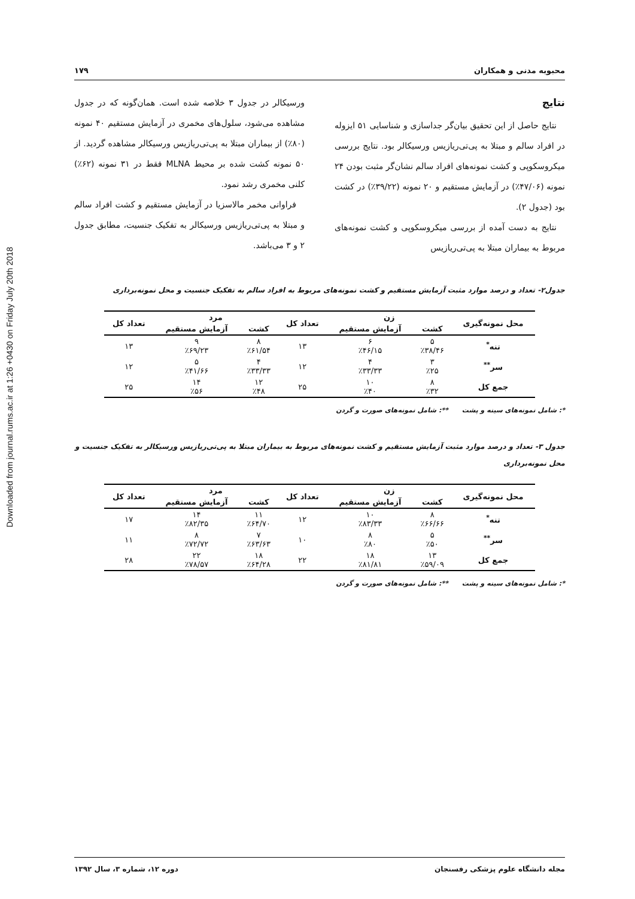Downloaded from journal.rums.ac.ir at 1:26 +0430 on Friday July 20th 2018
محبوبه مدنی و همکاران ۱۷۹
نتایج
نتایج حاصل از این تحقیق بیان‌گر جداسازی و شناسایی ۵۱ ایزوله در افراد سالم و مبتلا به پی‌تی‌ریازیس ورسیکالر بود. نتایج بررسی میکروسکوپی و کشت نمونه‌های افراد سالم نشان‌گر مثبت بودن ۲۴ نمونه (۴۷/۰۶٪) در آزمایش مستقیم و ۲۰ نمونه (۳۹/۲۲٪) در کشت بود (جدول ۲).
نتایج به دست آمده از بررسی میکروسکوپی و کشت نمونه‌های مربوط به بیماران مبتلا به پی‌تی‌ریازیس
ورسیکالر در جدول ۳ خلاصه شده است. همان‌گونه که در جدول مشاهده می‌شود، سلول‌های مخمری در آزمایش مستقیم ۴۰ نمونه (۸۰٪) از بیماران مبتلا به پی‌تی‌ریازیس ورسیکالر مشاهده گردید. از ۵۰ نمونه کشت شده بر محیط MLNA فقط در ۳۱ نمونه (۶۲٪) کلنی مخمری رشد نمود.
فراوانی مخمر مالاسزیا در آزمایش مستقیم و کشت افراد سالم و مبتلا به پی‌تی‌ریازیس ورسیکالر به تفکیک جنسیت، مطابق جدول ۲ و ۳ می‌باشد.
جدول۲- تعداد و درصد موارد مثبت آزمایش مستقیم و کشت نمونه‌های مربوط به افراد سالم به تفکیک جنسیت و محل نمونه‌برداری
| محل نمونه‌گیری | زن | | تعداد کل | مرد | | تعداد کل |
| --- | --- | --- | --- | --- | --- | --- |
| | کشت | آزمایش مستقیم | | کشت | آزمایش مستقیم | |
| تنه<sup>*</sup> | ۵ ٪۳۸/۴۶ | ۶ ٪۴۶/۱۵ | ۱۳ | ۸ ٪۶۱/۵۴ | ۹ ٪۶۹/۲۳ | ۱۳ |
| سر<sup>**</sup> | ۳ ٪۲۵ | ۴ ٪۳۳/۳۳ | ۱۲ | ۴ ٪۳۳/۳۳ | ۵ ٪۴۱/۶۶ | ۱۲ |
| جمع کل | ۸ ٪۳۲ | ۱۰ ٪۴۰ | ۲۵ | ۱۲ ٪۴۸ | ۱۴ ٪۵۶ | ۲۵ |
*: شامل نمونه‌های سینه و پشت **: شامل نمونه‌های صورت و گردن
جدول ۳- تعداد و درصد موارد مثبت آزمایش مستقیم و کشت نمونه‌های مربوط به بیماران مبتلا به پی‌تی‌ریازیس ورسیکالر به تفکیک جنسیت و محل نمونه‌برداری
| محل نمونه‌گیری | زن | | تعداد کل | مرد | | تعداد کل |
| --- | --- | --- | --- | --- | --- | --- |
| | کشت | آزمایش مستقیم | | کشت | آزمایش مستقیم | |
| تنه<sup>*</sup> | ۸ ٪۶۶/۶۶ | ۱۰ ٪۸۳/۳۳ | ۱۲ | ۱۱ ٪۶۴/۷۰ | ۱۴ ٪۸۲/۳۵ | ۱۷ |
| سر<sup>**</sup> | ۵ ٪۵۰ | ۸ ٪۸۰ | ۱۰ | ۷ ٪۶۳/۶۳ | ۸ ٪۷۲/۷۲ | ۱۱ |
| جمع کل | ۱۳ ٪۵۹/۰۹ | ۱۸ ٪۸۱/۸۱ | ۲۲ | ۱۸ ٪۶۴/۲۸ | ۲۲ ٪۷۸/۵۷ | ۲۸ |
*: شامل نمونه‌های سینه و پشت **: شامل نمونه‌های صورت و گردن
مجله دانشگاه علوم پزشکی رفسنجان دوره ۱۲، شماره ۳، سال ۱۳۹۲